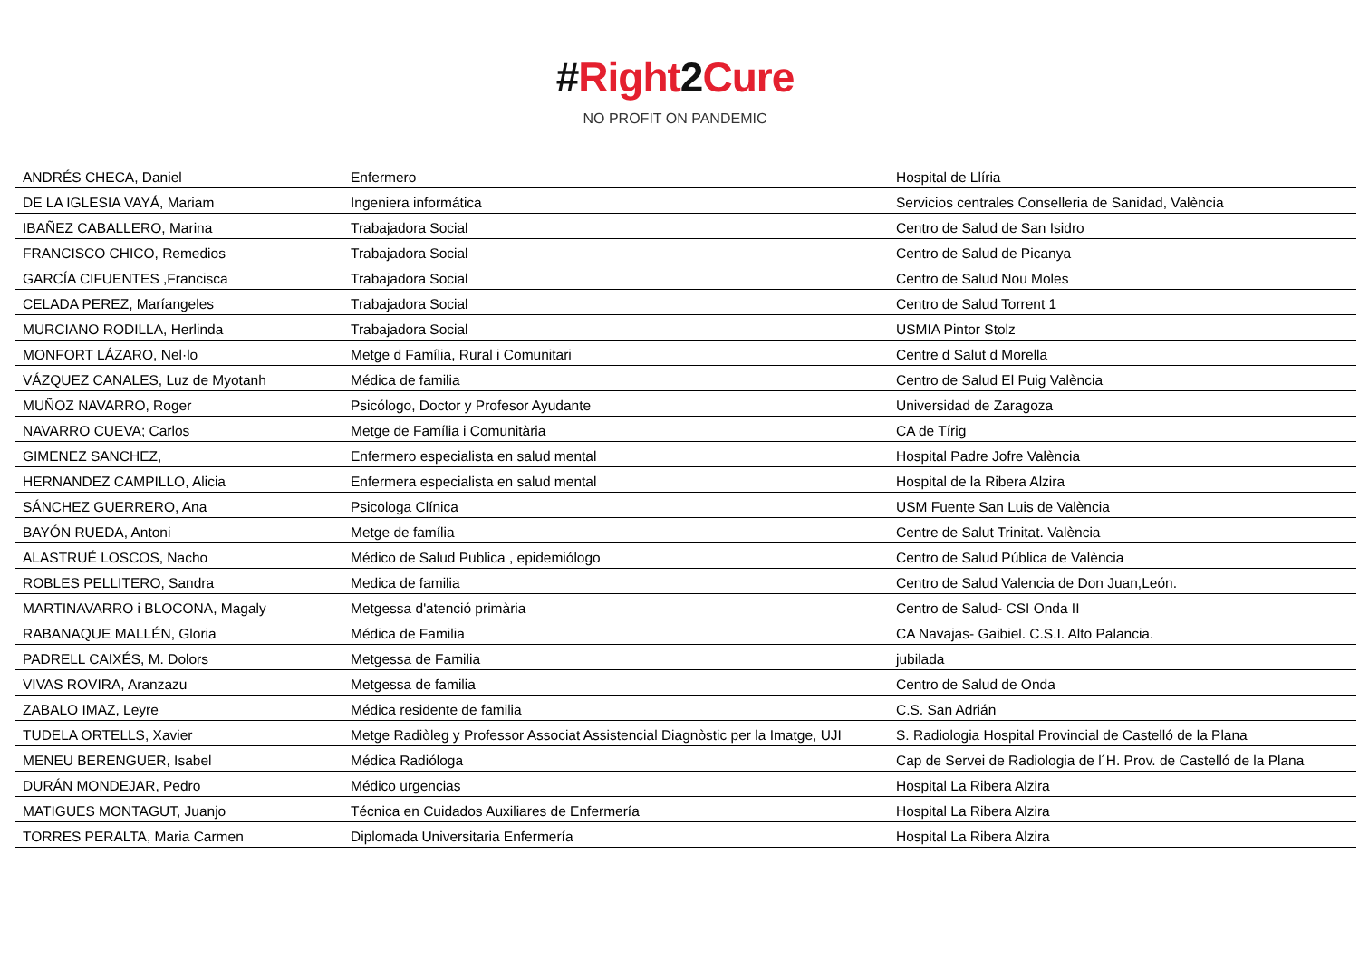#Right 2 Cure
NO PROFIT ON PANDEMIC
| ANDRÉS CHECA, Daniel | Enfermero | Hospital de Llíria |
| DE LA IGLESIA VAYÁ, Mariam | Ingeniera informática | Servicios centrales Conselleria de Sanidad, València |
| IBAÑEZ CABALLERO, Marina | Trabajadora Social | Centro de Salud de San Isidro |
| FRANCISCO CHICO, Remedios | Trabajadora Social | Centro de Salud de Picanya |
| GARCÍA CIFUENTES ,Francisca | Trabajadora Social | Centro de Salud Nou Moles |
| CELADA PEREZ, Maríangeles | Trabajadora Social | Centro de Salud Torrent 1 |
| MURCIANO RODILLA, Herlinda | Trabajadora Social | USMIA Pintor Stolz |
| MONFORT LÁZARO, Nel·lo | Metge d Família, Rural i Comunitari | Centre d Salut d Morella |
| VÁZQUEZ CANALES, Luz de Myotanh | Médica de familia | Centro de Salud El Puig València |
| MUÑOZ NAVARRO, Roger | Psicólogo, Doctor y Profesor Ayudante | Universidad de Zaragoza |
| NAVARRO CUEVA; Carlos | Metge de Família i Comunitària | CA de Tírig |
| GIMENEZ SANCHEZ, | Enfermero especialista en salud mental | Hospital Padre Jofre València |
| HERNANDEZ CAMPILLO, Alicia | Enfermera especialista en salud mental | Hospital de la Ribera Alzira |
| SÁNCHEZ GUERRERO, Ana | Psicologa Clínica | USM Fuente San Luis de València |
| BAYÓN RUEDA, Antoni | Metge de família | Centre de Salut Trinitat. València |
| ALASTRUÉ LOSCOS, Nacho | Médico de Salud Publica , epidemiólogo | Centro de Salud Pública de València |
| ROBLES PELLITERO, Sandra | Medica de familia | Centro de Salud Valencia de Don Juan,León. |
| MARTINAVARRO i BLOCONA, Magaly | Metgessa d'atenció primària | Centro de Salud- CSI Onda II |
| RABANAQUE MALLÉN, Gloria | Médica de Familia | CA Navajas- Gaibiel. C.S.I. Alto Palancia. |
| PADRELL CAIXÉS, M. Dolors | Metgessa de Familia | jubilada |
| VIVAS ROVIRA, Aranzazu | Metgessa de familia | Centro de Salud de Onda |
| ZABALO IMAZ, Leyre | Médica residente de familia | C.S. San Adrián |
| TUDELA ORTELLS, Xavier | Metge Radiòleg y Professor Associat Assistencial Diagnòstic per la Imatge, UJI | S. Radiologia Hospital Provincial de Castelló de la Plana |
| MENEU BERENGUER, Isabel | Médica Radióloga | Cap de Servei de Radiologia de l´H. Prov. de Castelló de la Plana |
| DURÁN MONDEJAR, Pedro | Médico urgencias | Hospital La Ribera Alzira |
| MATIGUES MONTAGUT, Juanjo | Técnica en Cuidados Auxiliares de Enfermería | Hospital La Ribera Alzira |
| TORRES PERALTA, Maria Carmen | Diplomada Universitaria Enfermería | Hospital La Ribera Alzira |